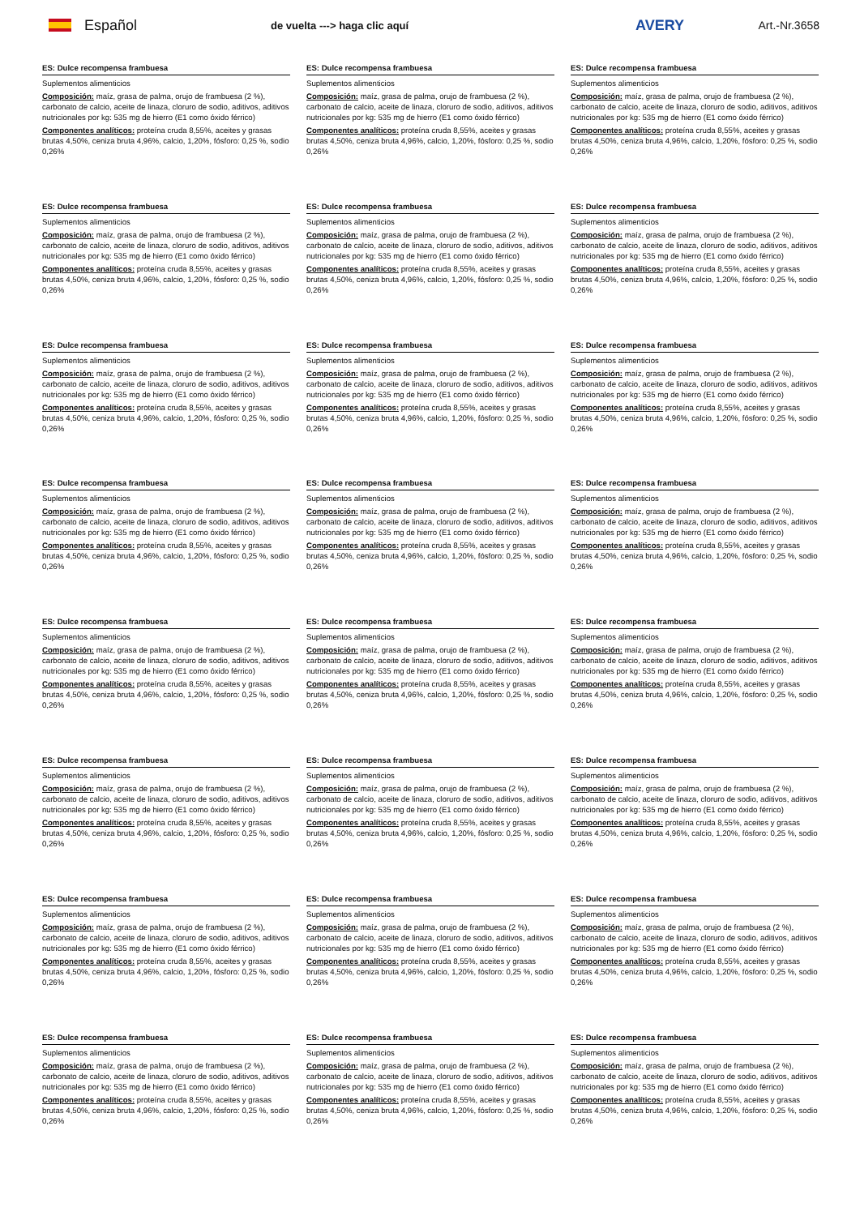Español
de vuelta ---> haga clic aquí
AVERY
Art.-Nr.3658
ES: Dulce recompensa frambuesa
Suplementos alimenticios
Composición: maíz, grasa de palma, orujo de frambuesa (2 %), carbonato de calcio, aceite de linaza, cloruro de sodio, aditivos, aditivos nutricionales por kg: 535 mg de hierro (E1 como óxido férrico)
Componentes analíticos: proteína cruda 8,55%, aceites y grasas brutas 4,50%, ceniza bruta 4,96%, calcio, 1,20%, fósforo: 0,25 %, sodio 0,26%
ES: Dulce recompensa frambuesa
Suplementos alimenticios
Composición: maíz, grasa de palma, orujo de frambuesa (2 %), carbonato de calcio, aceite de linaza, cloruro de sodio, aditivos, aditivos nutricionales por kg: 535 mg de hierro (E1 como óxido férrico)
Componentes analíticos: proteína cruda 8,55%, aceites y grasas brutas 4,50%, ceniza bruta 4,96%, calcio, 1,20%, fósforo: 0,25 %, sodio 0,26%
ES: Dulce recompensa frambuesa
Suplementos alimenticios
Composición: maíz, grasa de palma, orujo de frambuesa (2 %), carbonato de calcio, aceite de linaza, cloruro de sodio, aditivos, aditivos nutricionales por kg: 535 mg de hierro (E1 como óxido férrico)
Componentes analíticos: proteína cruda 8,55%, aceites y grasas brutas 4,50%, ceniza bruta 4,96%, calcio, 1,20%, fósforo: 0,25 %, sodio 0,26%
ES: Dulce recompensa frambuesa
Suplementos alimenticios
Composición: maíz, grasa de palma, orujo de frambuesa (2 %), carbonato de calcio, aceite de linaza, cloruro de sodio, aditivos, aditivos nutricionales por kg: 535 mg de hierro (E1 como óxido férrico)
Componentes analíticos: proteína cruda 8,55%, aceites y grasas brutas 4,50%, ceniza bruta 4,96%, calcio, 1,20%, fósforo: 0,25 %, sodio 0,26%
ES: Dulce recompensa frambuesa
Suplementos alimenticios
Composición: maíz, grasa de palma, orujo de frambuesa (2 %), carbonato de calcio, aceite de linaza, cloruro de sodio, aditivos, aditivos nutricionales por kg: 535 mg de hierro (E1 como óxido férrico)
Componentes analíticos: proteína cruda 8,55%, aceites y grasas brutas 4,50%, ceniza bruta 4,96%, calcio, 1,20%, fósforo: 0,25 %, sodio 0,26%
ES: Dulce recompensa frambuesa
Suplementos alimenticios
Composición: maíz, grasa de palma, orujo de frambuesa (2 %), carbonato de calcio, aceite de linaza, cloruro de sodio, aditivos, aditivos nutricionales por kg: 535 mg de hierro (E1 como óxido férrico)
Componentes analíticos: proteína cruda 8,55%, aceites y grasas brutas 4,50%, ceniza bruta 4,96%, calcio, 1,20%, fósforo: 0,25 %, sodio 0,26%
ES: Dulce recompensa frambuesa
Suplementos alimenticios
Composición: maíz, grasa de palma, orujo de frambuesa (2 %), carbonato de calcio, aceite de linaza, cloruro de sodio, aditivos, aditivos nutricionales por kg: 535 mg de hierro (E1 como óxido férrico)
Componentes analíticos: proteína cruda 8,55%, aceites y grasas brutas 4,50%, ceniza bruta 4,96%, calcio, 1,20%, fósforo: 0,25 %, sodio 0,26%
ES: Dulce recompensa frambuesa
Suplementos alimenticios
Composición: maíz, grasa de palma, orujo de frambuesa (2 %), carbonato de calcio, aceite de linaza, cloruro de sodio, aditivos, aditivos nutricionales por kg: 535 mg de hierro (E1 como óxido férrico)
Componentes analíticos: proteína cruda 8,55%, aceites y grasas brutas 4,50%, ceniza bruta 4,96%, calcio, 1,20%, fósforo: 0,25 %, sodio 0,26%
ES: Dulce recompensa frambuesa
Suplementos alimenticios
Composición: maíz, grasa de palma, orujo de frambuesa (2 %), carbonato de calcio, aceite de linaza, cloruro de sodio, aditivos, aditivos nutricionales por kg: 535 mg de hierro (E1 como óxido férrico)
Componentes analíticos: proteína cruda 8,55%, aceites y grasas brutas 4,50%, ceniza bruta 4,96%, calcio, 1,20%, fósforo: 0,25 %, sodio 0,26%
ES: Dulce recompensa frambuesa
Suplementos alimenticios
Composición: maíz, grasa de palma, orujo de frambuesa (2 %), carbonato de calcio, aceite de linaza, cloruro de sodio, aditivos, aditivos nutricionales por kg: 535 mg de hierro (E1 como óxido férrico)
Componentes analíticos: proteína cruda 8,55%, aceites y grasas brutas 4,50%, ceniza bruta 4,96%, calcio, 1,20%, fósforo: 0,25 %, sodio 0,26%
ES: Dulce recompensa frambuesa
Suplementos alimenticios
Composición: maíz, grasa de palma, orujo de frambuesa (2 %), carbonato de calcio, aceite de linaza, cloruro de sodio, aditivos, aditivos nutricionales por kg: 535 mg de hierro (E1 como óxido férrico)
Componentes analíticos: proteína cruda 8,55%, aceites y grasas brutas 4,50%, ceniza bruta 4,96%, calcio, 1,20%, fósforo: 0,25 %, sodio 0,26%
ES: Dulce recompensa frambuesa
Suplementos alimenticios
Composición: maíz, grasa de palma, orujo de frambuesa (2 %), carbonato de calcio, aceite de linaza, cloruro de sodio, aditivos, aditivos nutricionales por kg: 535 mg de hierro (E1 como óxido férrico)
Componentes analíticos: proteína cruda 8,55%, aceites y grasas brutas 4,50%, ceniza bruta 4,96%, calcio, 1,20%, fósforo: 0,25 %, sodio 0,26%
ES: Dulce recompensa frambuesa
Suplementos alimenticios
Composición: maíz, grasa de palma, orujo de frambuesa (2 %), carbonato de calcio, aceite de linaza, cloruro de sodio, aditivos, aditivos nutricionales por kg: 535 mg de hierro (E1 como óxido férrico)
Componentes analíticos: proteína cruda 8,55%, aceites y grasas brutas 4,50%, ceniza bruta 4,96%, calcio, 1,20%, fósforo: 0,25 %, sodio 0,26%
ES: Dulce recompensa frambuesa
Suplementos alimenticios
Composición: maíz, grasa de palma, orujo de frambuesa (2 %), carbonato de calcio, aceite de linaza, cloruro de sodio, aditivos, aditivos nutricionales por kg: 535 mg de hierro (E1 como óxido férrico)
Componentes analíticos: proteína cruda 8,55%, aceites y grasas brutas 4,50%, ceniza bruta 4,96%, calcio, 1,20%, fósforo: 0,25 %, sodio 0,26%
ES: Dulce recompensa frambuesa
Suplementos alimenticios
Composición: maíz, grasa de palma, orujo de frambuesa (2 %), carbonato de calcio, aceite de linaza, cloruro de sodio, aditivos, aditivos nutricionales por kg: 535 mg de hierro (E1 como óxido férrico)
Componentes analíticos: proteína cruda 8,55%, aceites y grasas brutas 4,50%, ceniza bruta 4,96%, calcio, 1,20%, fósforo: 0,25 %, sodio 0,26%
ES: Dulce recompensa frambuesa
Suplementos alimenticios
Composición: maíz, grasa de palma, orujo de frambuesa (2 %), carbonato de calcio, aceite de linaza, cloruro de sodio, aditivos, aditivos nutricionales por kg: 535 mg de hierro (E1 como óxido férrico)
Componentes analíticos: proteína cruda 8,55%, aceites y grasas brutas 4,50%, ceniza bruta 4,96%, calcio, 1,20%, fósforo: 0,25 %, sodio 0,26%
ES: Dulce recompensa frambuesa
Suplementos alimenticios
Composición: maíz, grasa de palma, orujo de frambuesa (2 %), carbonato de calcio, aceite de linaza, cloruro de sodio, aditivos, aditivos nutricionales por kg: 535 mg de hierro (E1 como óxido férrico)
Componentes analíticos: proteína cruda 8,55%, aceites y grasas brutas 4,50%, ceniza bruta 4,96%, calcio, 1,20%, fósforo: 0,25 %, sodio 0,26%
ES: Dulce recompensa frambuesa
Suplementos alimenticios
Composición: maíz, grasa de palma, orujo de frambuesa (2 %), carbonato de calcio, aceite de linaza, cloruro de sodio, aditivos, aditivos nutricionales por kg: 535 mg de hierro (E1 como óxido férrico)
Componentes analíticos: proteína cruda 8,55%, aceites y grasas brutas 4,50%, ceniza bruta 4,96%, calcio, 1,20%, fósforo: 0,25 %, sodio 0,26%
ES: Dulce recompensa frambuesa
Suplementos alimenticios
Composición: maíz, grasa de palma, orujo de frambuesa (2 %), carbonato de calcio, aceite de linaza, cloruro de sodio, aditivos, aditivos nutricionales por kg: 535 mg de hierro (E1 como óxido férrico)
Componentes analíticos: proteína cruda 8,55%, aceites y grasas brutas 4,50%, ceniza bruta 4,96%, calcio, 1,20%, fósforo: 0,25 %, sodio 0,26%
ES: Dulce recompensa frambuesa
Suplementos alimenticios
Composición: maíz, grasa de palma, orujo de frambuesa (2 %), carbonato de calcio, aceite de linaza, cloruro de sodio, aditivos, aditivos nutricionales por kg: 535 mg de hierro (E1 como óxido férrico)
Componentes analíticos: proteína cruda 8,55%, aceites y grasas brutas 4,50%, ceniza bruta 4,96%, calcio, 1,20%, fósforo: 0,25 %, sodio 0,26%
ES: Dulce recompensa frambuesa
Suplementos alimenticios
Composición: maíz, grasa de palma, orujo de frambuesa (2 %), carbonato de calcio, aceite de linaza, cloruro de sodio, aditivos, aditivos nutricionales por kg: 535 mg de hierro (E1 como óxido férrico)
Componentes analíticos: proteína cruda 8,55%, aceites y grasas brutas 4,50%, ceniza bruta 4,96%, calcio, 1,20%, fósforo: 0,25 %, sodio 0,26%
ES: Dulce recompensa frambuesa
Suplementos alimenticios
Composición: maíz, grasa de palma, orujo de frambuesa (2 %), carbonato de calcio, aceite de linaza, cloruro de sodio, aditivos, aditivos nutricionales por kg: 535 mg de hierro (E1 como óxido férrico)
Componentes analíticos: proteína cruda 8,55%, aceites y grasas brutas 4,50%, ceniza bruta 4,96%, calcio, 1,20%, fósforo: 0,25 %, sodio 0,26%
ES: Dulce recompensa frambuesa
Suplementos alimenticios
Composición: maíz, grasa de palma, orujo de frambuesa (2 %), carbonato de calcio, aceite de linaza, cloruro de sodio, aditivos, aditivos nutricionales por kg: 535 mg de hierro (E1 como óxido férrico)
Componentes analíticos: proteína cruda 8,55%, aceites y grasas brutas 4,50%, ceniza bruta 4,96%, calcio, 1,20%, fósforo: 0,25 %, sodio 0,26%
ES: Dulce recompensa frambuesa
Suplementos alimenticios
Composición: maíz, grasa de palma, orujo de frambuesa (2 %), carbonato de calcio, aceite de linaza, cloruro de sodio, aditivos, aditivos nutricionales por kg: 535 mg de hierro (E1 como óxido férrico)
Componentes analíticos: proteína cruda 8,55%, aceites y grasas brutas 4,50%, ceniza bruta 4,96%, calcio, 1,20%, fósforo: 0,25 %, sodio 0,26%